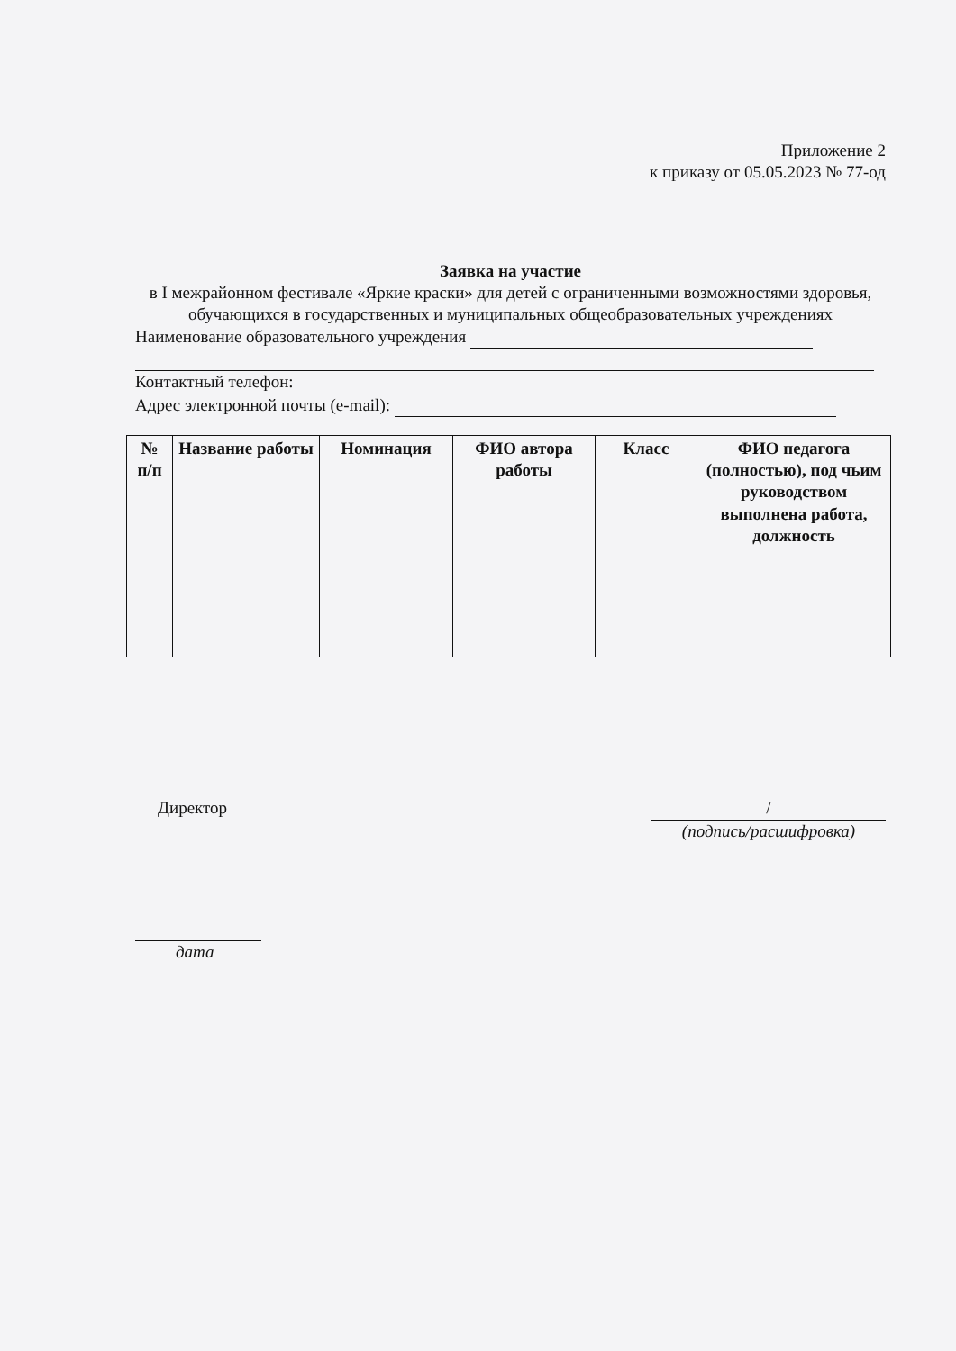Приложение 2
к приказу от 05.05.2023 № 77-од
Заявка на участие
в I межрайонном фестивале «Яркие краски» для детей с ограниченными возможностями здоровья, обучающихся в государственных и муниципальных общеобразовательных учреждениях
Наименование образовательного учреждения
Контактный телефон:
Адрес электронной почты (e-mail):
| № п/п | Название работы | Номинация | ФИО автора работы | Класс | ФИО педагога (полностью), под чьим руководством выполнена работа, должность |
| --- | --- | --- | --- | --- | --- |
Директор /
(подпись/расшифровка)
дата